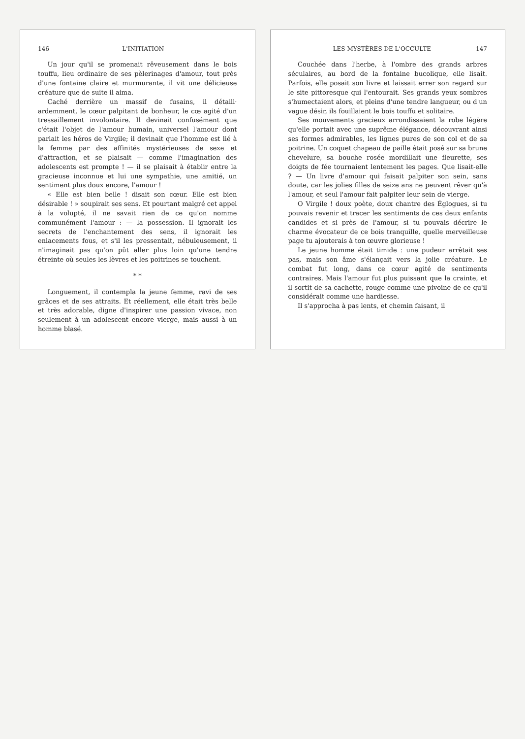146 L'INITIATION
Un jour qu'il se promenait rêveusement dans le bois touffu, lieu ordinaire de ses pèlerinages d'amour, tout près d'une fontaine claire et murmurante, il vit une délicieuse créature que de suite il aima.
Caché derrière un massif de fusains, il détaill· ardemment, le cœur palpitant de bonheur, le cœ agité d'un tressaillement involontaire. Il devinait confusément que c'était l'objet de l'amour humain, universel l'amour dont parlait les héros de Virgile; il devinait que l'homme est lié à la femme par des affinités mystérieuses de sexe et d'attraction, et se plaisait — comme l'imagination des adolescents est prompte ! — il se plaisait à établir entre la gracieuse inconnue et lui une sympathie, une amitié, un sentiment plus doux encore, l'amour !
« Elle est bien belle ! disait son cœur. Elle est bien désirable ! » soupirait ses sens. Et pourtant malgré cet appel à la volupté, il ne savait rien de ce qu'on nomme communément l'amour : — la possession. Il ignorait les secrets de l'enchantement des sens, il ignorait les enlacements fous, et s'il les pressentait, nébuleusement, il n'imaginait pas qu'on pût aller plus loin qu'une tendre étreinte où seules les lèvres et les poitrines se touchent.
* *
Longuement, il contempla la jeune femme, ravi de ses grâces et de ses attraits. Et réellement, elle était très belle et très adorable, digne d'inspirer une passion vivace, non seulement à un adolescent encore vierge, mais aussi à un homme blasé.
LES MYSTÈRES DE L'OCCULTE 147
Couchée dans l'herbe, à l'ombre des grands arbres séculaires, au bord de la fontaine bucolique, elle lisait. Parfois, elle posait son livre et laissait errer son regard sur le site pittoresque qui l'entourait. Ses grands yeux sombres s'humectaient alors, et pleins d'une tendre langueur, ou d'un vague désir, ils fouillaient le bois touffu et solitaire.
Ses mouvements gracieux arrondissaient la robe légère qu'elle portait avec une suprême élégance, découvrant ainsi ses formes admirables, les lignes pures de son col et de sa poitrine. Un coquet chapeau de paille était posé sur sa brune chevelure, sa bouche rosée mordillait une fleurette, ses doigts de fée tournaient lentement les pages. Que lisait-elle ? — Un livre d'amour qui faisait palpiter son sein, sans doute, car les jolies filles de seize ans ne peuvent rêver qu'à l'amour, et seul l'amour fait palpiter leur sein de vierge.
O Virgile ! doux poète, doux chantre des Églogues, si tu pouvais revenir et tracer les sentiments de ces deux enfants candides et si près de l'amour, si tu pouvais décrire le charme évocateur de ce bois tranquille, quelle merveilleuse page tu ajouterais à ton œuvre glorieuse !
Le jeune homme était timide : une pudeur arrêtait ses pas, mais son âme s'élançait vers la jolie créature. Le combat fut long, dans ce cœur agité de sentiments contraires. Mais l'amour fut plus puissant que la crainte, et il sortit de sa cachette, rouge comme une pivoine de ce qu'il considérait comme une hardiesse.
Il s'approcha à pas lents, et chemin faisant, il